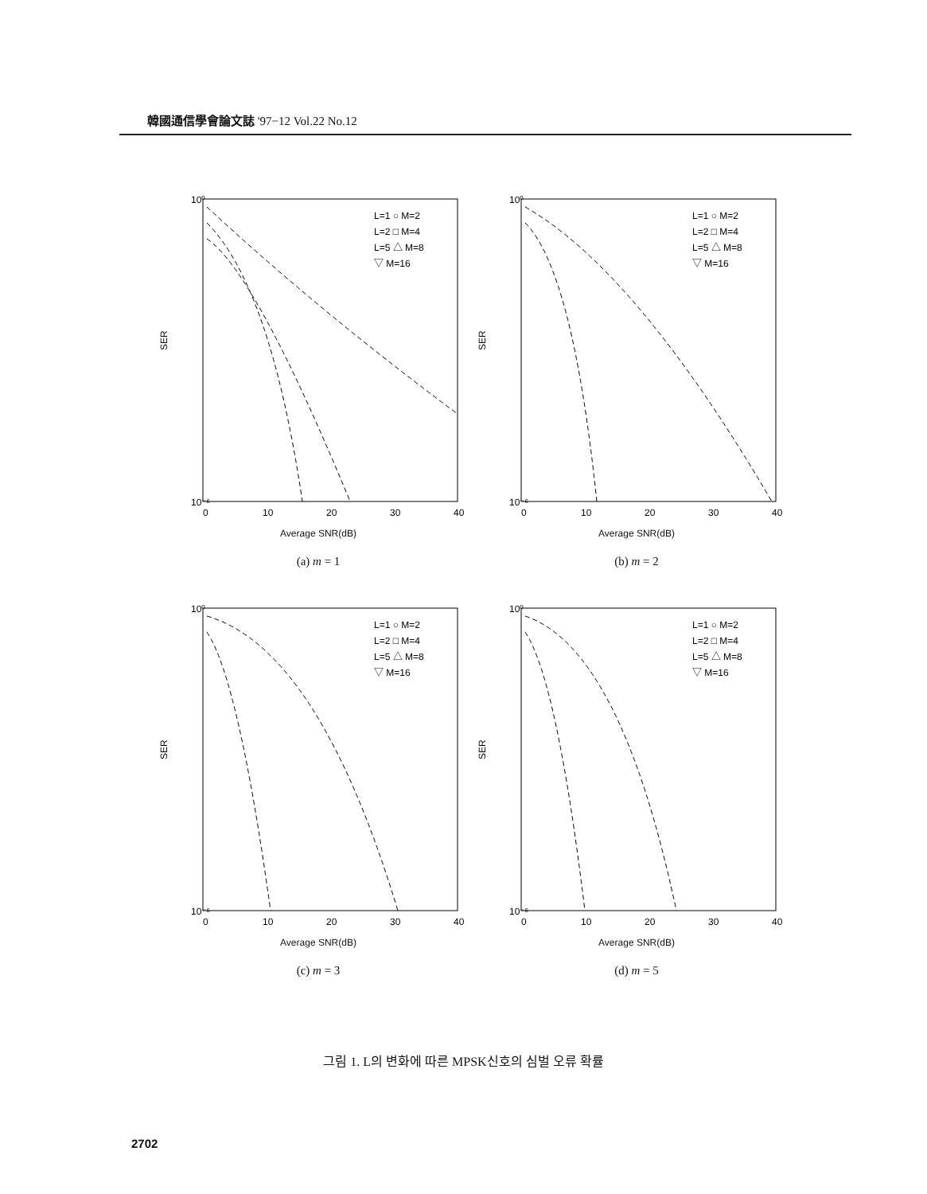韓國通信學會論文誌 '97−12 Vol.22 No.12
10⁰
10⁻⁶
SER
0
10
20
30
40
L=1 ○ M=2
L=2 □ M=4
L=5 △ M=8
▽ M=16
Average SNR(dB)
(a) m = 1
10⁰
10⁻⁶
SER
0
10
20
30
40
L=1 ○ M=2
L=2 □ M=4
L=5 △ M=8
▽ M=16
Average SNR(dB)
(b) m = 2
10⁰
10⁻⁶
SER
0
10
20
30
40
L=1 ○ M=2
L=2 □ M=4
L=5 △ M=8
▽ M=16
Average SNR(dB)
(c) m = 3
10⁰
10⁻⁶
SER
0
10
20
30
40
L=1 ○ M=2
L=2 □ M=4
L=5 △ M=8
▽ M=16
Average SNR(dB)
(d) m = 5
그림 1. L의 변화에 따른 MPSK신호의 심벌 오류 확률
2702